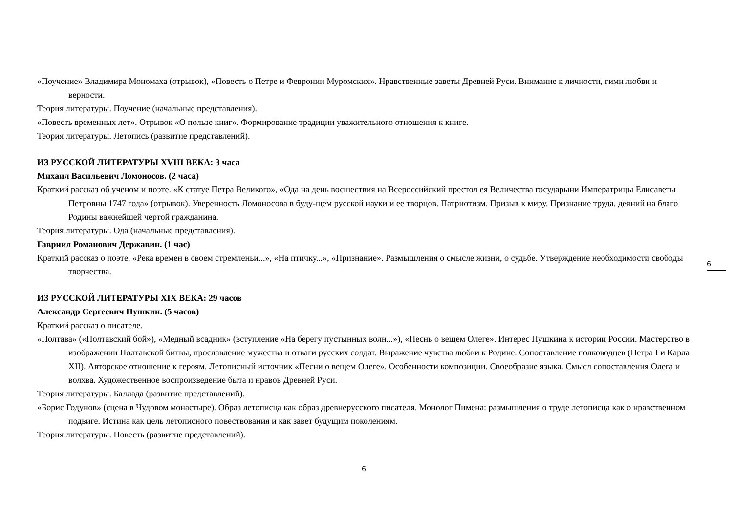«Поучение» Владимира Мономаха (отрывок), «Повесть о Петре и Февронии Муромских». Нравственные заветы Древней Руси. Внимание к личности, гимн любви и верности.
Теория литературы. Поучение (начальные представления).
«Повесть временных лет». Отрывок «О пользе книг». Формирование традиции уважительного отношения к книге.
Теория литературы. Летопись (развитие представлений).
ИЗ РУССКОЙ ЛИТЕРАТУРЫ XVIII ВЕКА: 3 часа
Михаил Васильевич Ломоносов. (2 часа)
Краткий рассказ об ученом и поэте. «К статуе Петра Великого», «Ода на день восшествия на Всероссийский престол ея Величества государыни Императрицы Елисаветы Петровны 1747 года» (отрывок). Уверенность Ломоносова в буду-щем русской науки и ее творцов. Патриотизм. Призыв к миру. Признание труда, деяний на благо Родины важнейшей чертой гражданина.
Теория литературы. Ода (начальные представления).
Гавриил Романович Державин. (1 час)
Краткий рассказ о поэте. «Река времен в своем стремленьи...», «На птичку...», «Признание». Размышления о смысле жизни, о судьбе. Утверждение необходимости свободы творчества.
ИЗ РУССКОЙ ЛИТЕРАТУРЫ XIX ВЕКА: 29 часов
Александр Сергеевич Пушкин. (5 часов)
Краткий рассказ о писателе.
«Полтава» («Полтавский бой»), «Медный всадник» (вступление «На берегу пустынных волн...»), «Песнь о вещем Олеге». Интерес Пушкина к истории России. Мастерство в изображении Полтавской битвы, прославление мужества и отваги русских солдат. Выражение чувства любви к Родине. Сопоставление полководцев (Петра I и Карла XII). Авторское отношение к героям. Летописный источник «Песни о вещем Олеге». Особенности композиции. Своеобразие языка. Смысл сопоставления Олега и волхва. Художественное воспроизведение быта и нравов Древней Руси.
Теория литературы. Баллада (развитие представлений).
«Борис Годунов» (сцена в Чудовом монастыре). Образ летописца как образ древнерусского писателя. Монолог Пимена: размышления о труде летописца как о нравственном подвиге. Истина как цель летописного повествования и как завет будущим поколениям.
Теория литературы. Повесть (развитие представлений).
6
6